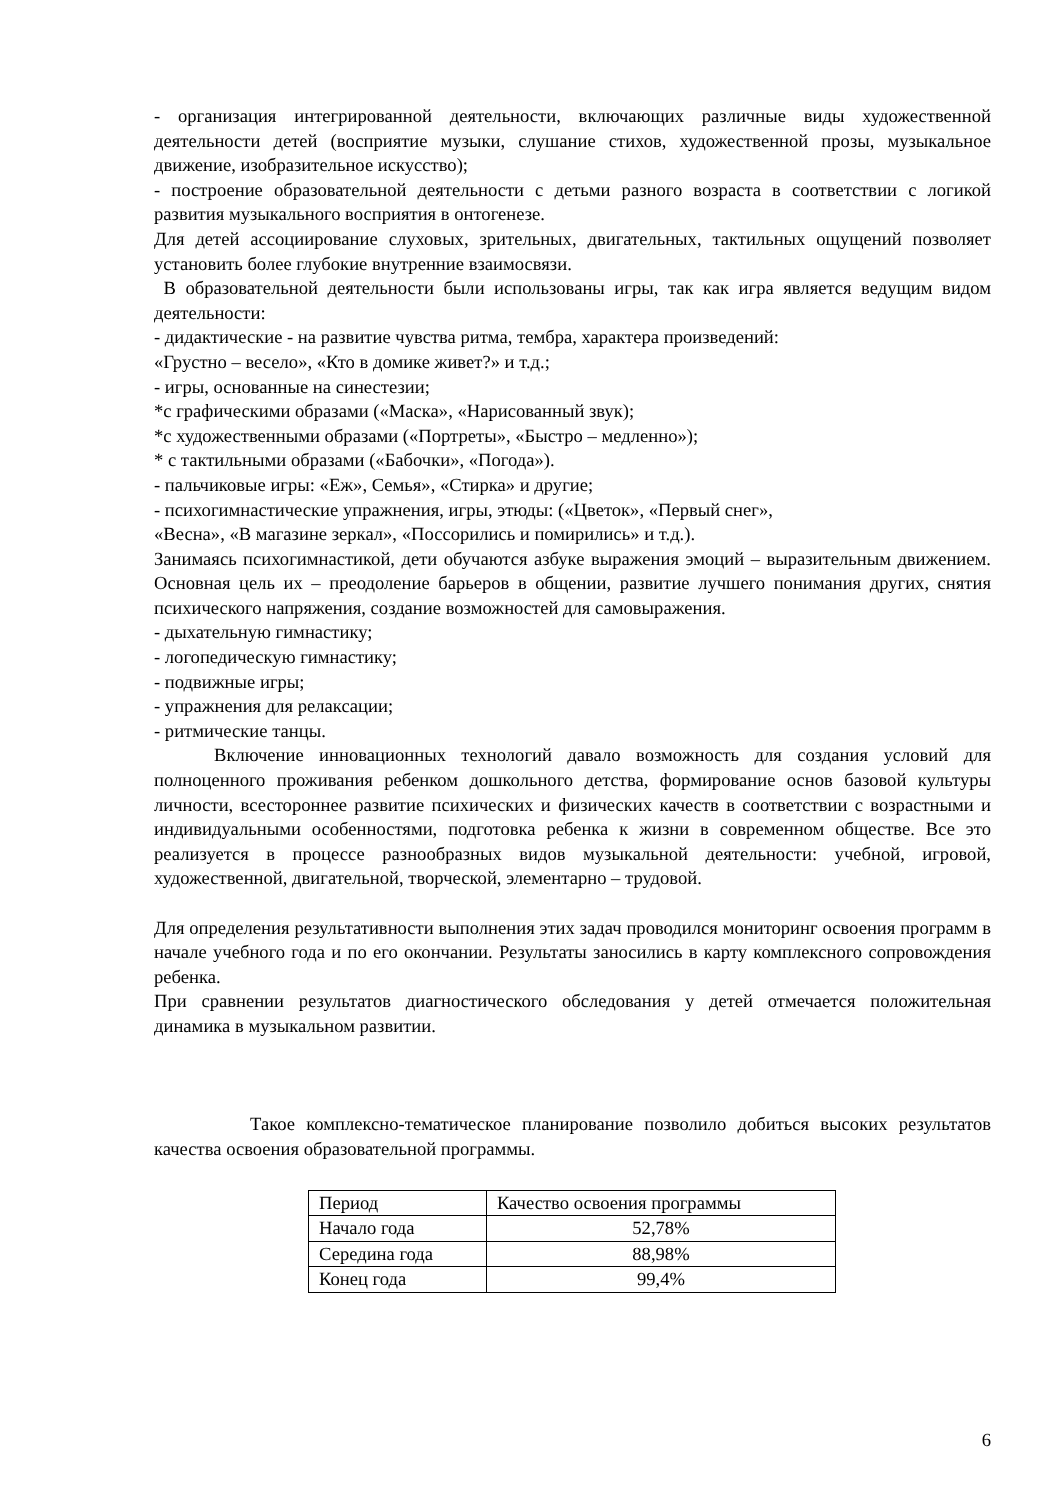- организация интегрированной деятельности, включающих различные виды художественной деятельности детей (восприятие музыки, слушание стихов, художественной прозы, музыкальное движение, изобразительное искусство);
- построение образовательной деятельности с детьми разного возраста в соответствии с логикой развития музыкального восприятия в онтогенезе.
Для детей ассоциирование слуховых, зрительных, двигательных, тактильных ощущений позволяет установить более глубокие внутренние взаимосвязи.
В образовательной деятельности были использованы игры, так как игра является ведущим видом деятельности:
- дидактические - на развитие чувства ритма, тембра, характера произведений:
«Грустно – весело», «Кто в домике живет?» и т.д.;
- игры, основанные на синестезии;
*с графическими образами («Маска», «Нарисованный звук);
*с художественными образами («Портреты», «Быстро – медленно»);
* с тактильными образами («Бабочки», «Погода»).
- пальчиковые игры: «Еж», Семья», «Стирка» и другие;
- психогимнастические упражнения, игры, этюды: («Цветок», «Первый снег»,
«Весна», «В магазине зеркал», «Поссорились и помирились» и т.д.).
Занимаясь психогимнастикой, дети обучаются азбуке выражения эмоций – выразительным движением. Основная цель их – преодоление барьеров в общении, развитие лучшего понимания других, снятия психического напряжения, создание возможностей для самовыражения.
- дыхательную гимнастику;
- логопедическую гимнастику;
- подвижные игры;
- упражнения для релаксации;
- ритмические танцы.
Включение инновационных технологий давало возможность для создания условий для полноценного проживания ребенком дошкольного детства, формирование основ базовой культуры личности, всестороннее развитие психических и физических качеств в соответствии с возрастными и индивидуальными особенностями, подготовка ребенка к жизни в современном обществе. Все это реализуется в процессе разнообразных видов музыкальной деятельности: учебной, игровой, художественной, двигательной, творческой, элементарно – трудовой.
Для определения результативности выполнения этих задач проводился мониторинг освоения программ в начале учебного года и по его окончании. Результаты заносились в карту комплексного сопровождения ребенка.
При сравнении результатов диагностического обследования у детей отмечается положительная динамика в музыкальном развитии.
Такое комплексно-тематическое планирование позволило добиться высоких результатов качества освоения образовательной программы.
| Период | Качество освоения программы |
| Начало года | 52,78% |
| Середина года | 88,98% |
| Конец года | 99,4% |
6